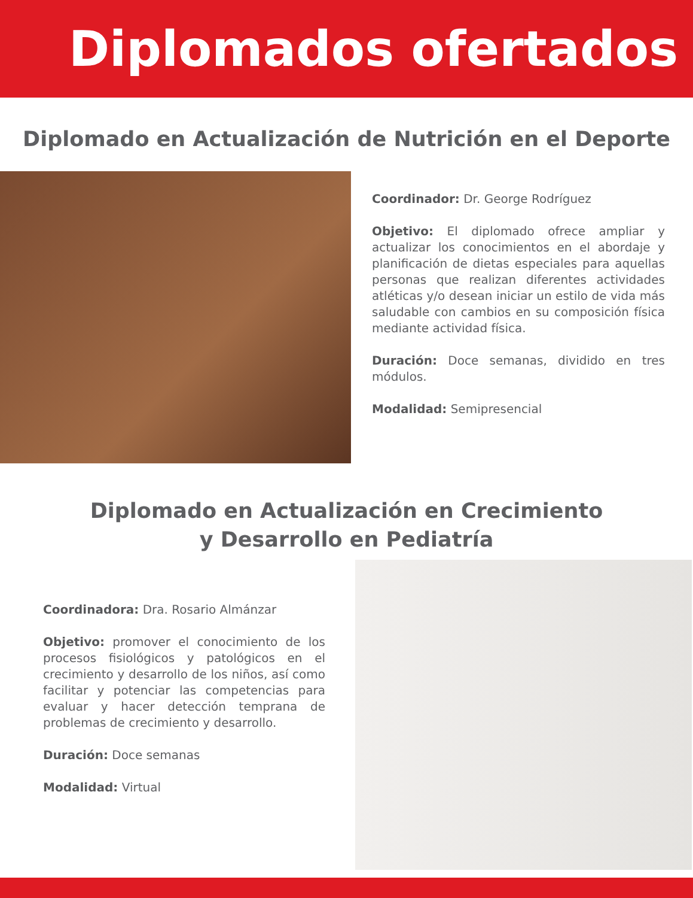Diplomados ofertados
Diplomado en Actualización de Nutrición en el Deporte
Coordinador: Dr. George Rodríguez
Objetivo: El diplomado ofrece ampliar y actualizar los conocimientos en el abordaje y planificación de dietas especiales para aquellas personas que realizan diferentes actividades atléticas y/o desean iniciar un estilo de vida más saludable con cambios en su composición física mediante actividad física.
Duración: Doce semanas, dividido en tres módulos.
Modalidad: Semipresencial
Diplomado en Actualización en Crecimiento
y Desarrollo en Pediatría
Coordinadora: Dra. Rosario Almánzar
Objetivo: promover el conocimiento de los procesos fisiológicos y patológicos en el crecimiento y desarrollo de los niños, así como facilitar y potenciar las competencias para evaluar y hacer detección temprana de problemas de crecimiento y desarrollo.
Duración: Doce semanas
Modalidad: Virtual